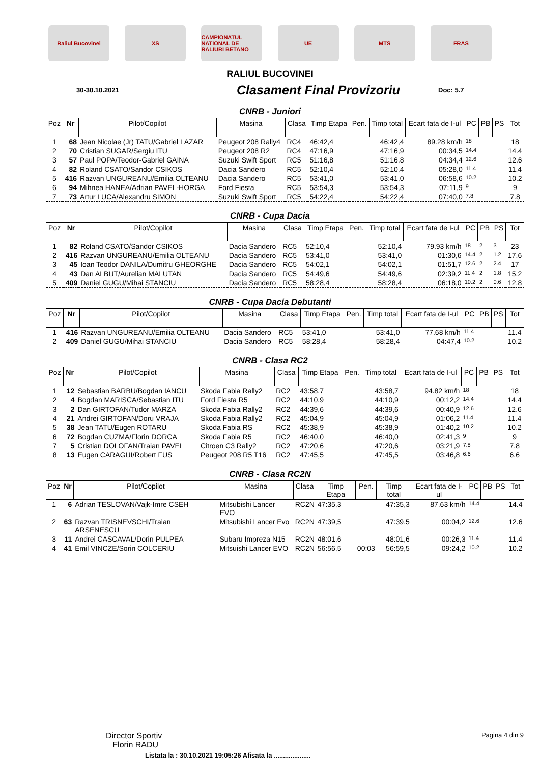Raliul Bucovinei XS
CAMPIONATUL NATIONAL DE RALIURI BETANO
UE MTS FRAS
RALIUL BUCOVINEI
30-30.10.2021
Clasament Final Provizoriu
Doc: 5.7
CNRB - Juniori
| Poz | Nr | Pilot/Copilot | Masina | Clasa | Timp Etapa | Pen. | Timp total | Ecart fata de I-ul | PC | PB | PS | Tot |
| --- | --- | --- | --- | --- | --- | --- | --- | --- | --- | --- | --- | --- |
| 1 | 68 | Jean Nicolae (Jr) TATU/Gabriel LAZAR | Peugeot 208 Rally4 | RC4 | 46:42,4 | | 46:42,4 | 89.28 km/h | 18 | | | 18 |
| 2 | 70 | Cristian SUGAR/Sergiu ITU | Peugeot 208 R2 | RC4 | 47:16,9 | | 47:16,9 | 00:34,5 | 14.4 | | | 14.4 |
| 3 | 57 | Paul POPA/Teodor-Gabriel GAINA | Suzuki Swift Sport | RC5 | 51:16,8 | | 51:16,8 | 04:34,4 | 12.6 | | | 12.6 |
| 4 | 82 | Roland CSATO/Sandor CSIKOS | Dacia Sandero | RC5 | 52:10,4 | | 52:10,4 | 05:28,0 | 11.4 | | | 11.4 |
| 5 | 416 | Razvan UNGUREANU/Emilia OLTEANU | Dacia Sandero | RC5 | 53:41,0 | | 53:41,0 | 06:58,6 | 10.2 | | | 10.2 |
| 6 | 94 | Mihnea HANEA/Adrian PAVEL-HORGA | Ford Fiesta | RC5 | 53:54,3 | | 53:54,3 | 07:11,9 | 9 | | | 9 |
| 7 | 73 | Artur LUCA/Alexandru SIMON | Suzuki Swift Sport | RC5 | 54:22,4 | | 54:22,4 | 07:40,0 | 7.8 | | | 7.8 |
CNRB - Cupa Dacia
| Poz | Nr | Pilot/Copilot | Masina | Clasa | Timp Etapa | Pen. | Timp total | Ecart fata de I-ul | PC | PB | PS | Tot |
| --- | --- | --- | --- | --- | --- | --- | --- | --- | --- | --- | --- | --- |
| 1 | 82 | Roland CSATO/Sandor CSIKOS | Dacia Sandero | RC5 | 52:10,4 | | 52:10,4 | 79.93 km/h | 18 | 2 | 3 | 23 |
| 2 | 416 | Razvan UNGUREANU/Emilia OLTEANU | Dacia Sandero | RC5 | 53:41,0 | | 53:41,0 | 01:30,6 | 14.4 | 2 | 1.2 | 17.6 |
| 3 | 45 | Ioan Teodor DANILA/Dumitru GHEORGHE | Dacia Sandero | RC5 | 54:02,1 | | 54:02,1 | 01:51,7 | 12.6 | 2 | 2.4 | 17 |
| 4 | 43 | Dan ALBUT/Aurelian MALUTAN | Dacia Sandero | RC5 | 54:49,6 | | 54:49,6 | 02:39,2 | 11.4 | 2 | 1.8 | 15.2 |
| 5 | 409 | Daniel GUGU/Mihai STANCIU | Dacia Sandero | RC5 | 58:28,4 | | 58:28,4 | 06:18,0 | 10.2 | 2 | 0.6 | 12.8 |
CNRB - Cupa Dacia Debutanti
| Poz | Nr | Pilot/Copilot | Masina | Clasa | Timp Etapa | Pen. | Timp total | Ecart fata de I-ul | PC | PB | PS | Tot |
| --- | --- | --- | --- | --- | --- | --- | --- | --- | --- | --- | --- | --- |
| 1 | 416 | Razvan UNGUREANU/Emilia OLTEANU | Dacia Sandero | RC5 | 53:41,0 | | 53:41,0 | 77.68 km/h | 11.4 | | | 11.4 |
| 2 | 409 | Daniel GUGU/Mihai STANCIU | Dacia Sandero | RC5 | 58:28,4 | | 58:28,4 | 04:47,4 | 10.2 | | | 10.2 |
CNRB - Clasa RC2
| Poz | Nr | Pilot/Copilot | Masina | Clasa | Timp Etapa | Pen. | Timp total | Ecart fata de I-ul | PC | PB | PS | Tot |
| --- | --- | --- | --- | --- | --- | --- | --- | --- | --- | --- | --- | --- |
| 1 | 12 | Sebastian BARBU/Bogdan IANCU | Skoda Fabia Rally2 | RC2 | 43:58,7 | | 43:58,7 | 94.82 km/h | 18 | | | 18 |
| 2 | 4 | Bogdan MARISCA/Sebastian ITU | Ford Fiesta R5 | RC2 | 44:10,9 | | 44:10,9 | 00:12,2 | 14.4 | | | 14.4 |
| 3 | 2 | Dan GIRTOFAN/Tudor MARZA | Skoda Fabia Rally2 | RC2 | 44:39,6 | | 44:39,6 | 00:40,9 | 12.6 | | | 12.6 |
| 4 | 21 | Andrei GIRTOFAN/Doru VRAJA | Skoda Fabia Rally2 | RC2 | 45:04,9 | | 45:04,9 | 01:06,2 | 11.4 | | | 11.4 |
| 5 | 38 | Jean TATU/Eugen ROTARU | Skoda Fabia RS | RC2 | 45:38,9 | | 45:38,9 | 01:40,2 | 10.2 | | | 10.2 |
| 6 | 72 | Bogdan CUZMA/Florin DORCA | Skoda Fabia R5 | RC2 | 46:40,0 | | 46:40,0 | 02:41,3 | 9 | | | 9 |
| 7 | 5 | Cristian DOLOFAN/Traian PAVEL | Citroen C3 Rally2 | RC2 | 47:20,6 | | 47:20,6 | 03:21,9 | 7.8 | | | 7.8 |
| 8 | 13 | Eugen CARAGUI/Robert FUS | Peugeot 208 R5 T16 | RC2 | 47:45,5 | | 47:45,5 | 03:46,8 | 6.6 | | | 6.6 |
CNRB - Clasa RC2N
| Poz | Nr | Pilot/Copilot | Masina | Clasa | Timp Etapa | Pen. | Timp total | Ecart fata de I-ul | PC | PB | PS | Tot |
| --- | --- | --- | --- | --- | --- | --- | --- | --- | --- | --- | --- | --- |
| 1 | 6 | Adrian TESLOVAN/Vajk-Imre CSEH | Mitsubishi Lancer EVO | RC2N | 47:35,3 | | 47:35,3 | 87.63 km/h | 14.4 | | | 14.4 |
| 2 | 63 | Razvan TRISNEVSCHI/Traian ARSENESCU | Mitsubishi Lancer Evo | RC2N | 47:39,5 | | 47:39,5 | 00:04,2 | 12.6 | | | 12.6 |
| 3 | 11 | Andrei CASCAVAL/Dorin PULPEA | Subaru Impreza N15 | RC2N | 48:01,6 | | 48:01,6 | 00:26,3 | 11.4 | | | 11.4 |
| 4 | 41 | Emil VINCZE/Sorin COLCERIU | Mitsuishi Lancer EVO | RC2N | 56:56,5 | 00:03 | 56:59,5 | 09:24,2 | 10.2 | | | 10.2 |
Director Sportiv
Florin RADU
Pagina 4 din 9
Listata la : 30.10.2021 19:05:26 Afisata la ....................